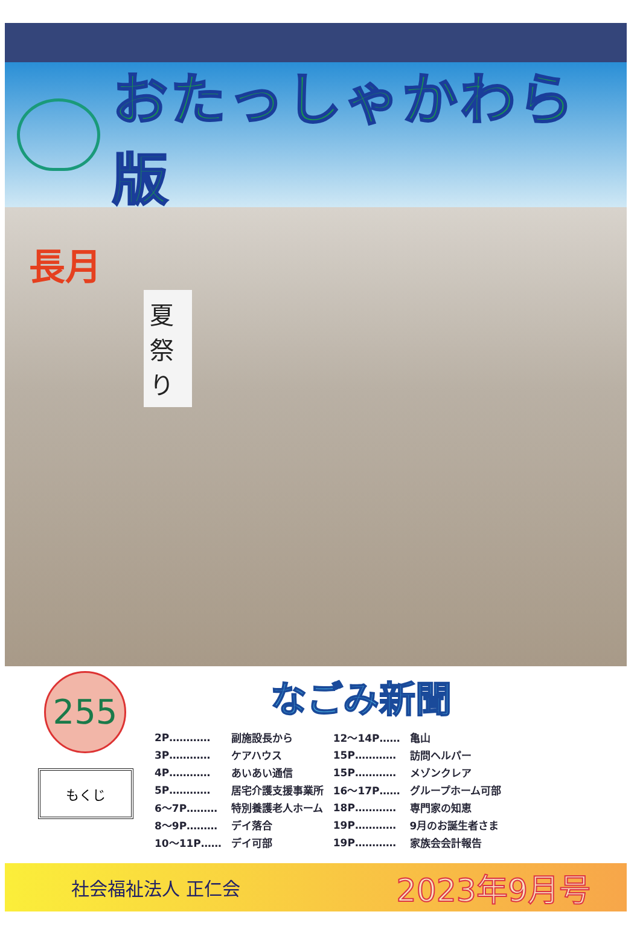おたっしゃかわら版
長月
夏祭り
255
もくじ
なごみ新聞
| 2P………… | 副施設長から | 12～14P…… | 亀山 |
| 3P………… | ケアハウス | 15P………… | 訪問ヘルパー |
| 4P………… | あいあい通信 | 15P………… | メゾンクレア |
| 5P………… | 居宅介護支援事業所 | 16～17P…… | グループホーム可部 |
| 6～7P……… | 特別養護老人ホーム | 18P………… | 専門家の知恵 |
| 8～9P……… | デイ落合 | 19P………… | 9月のお誕生者さま |
| 10～11P…… | デイ可部 | 19P………… | 家族会会計報告 |
社会福祉法人 正仁会 2023年9月号